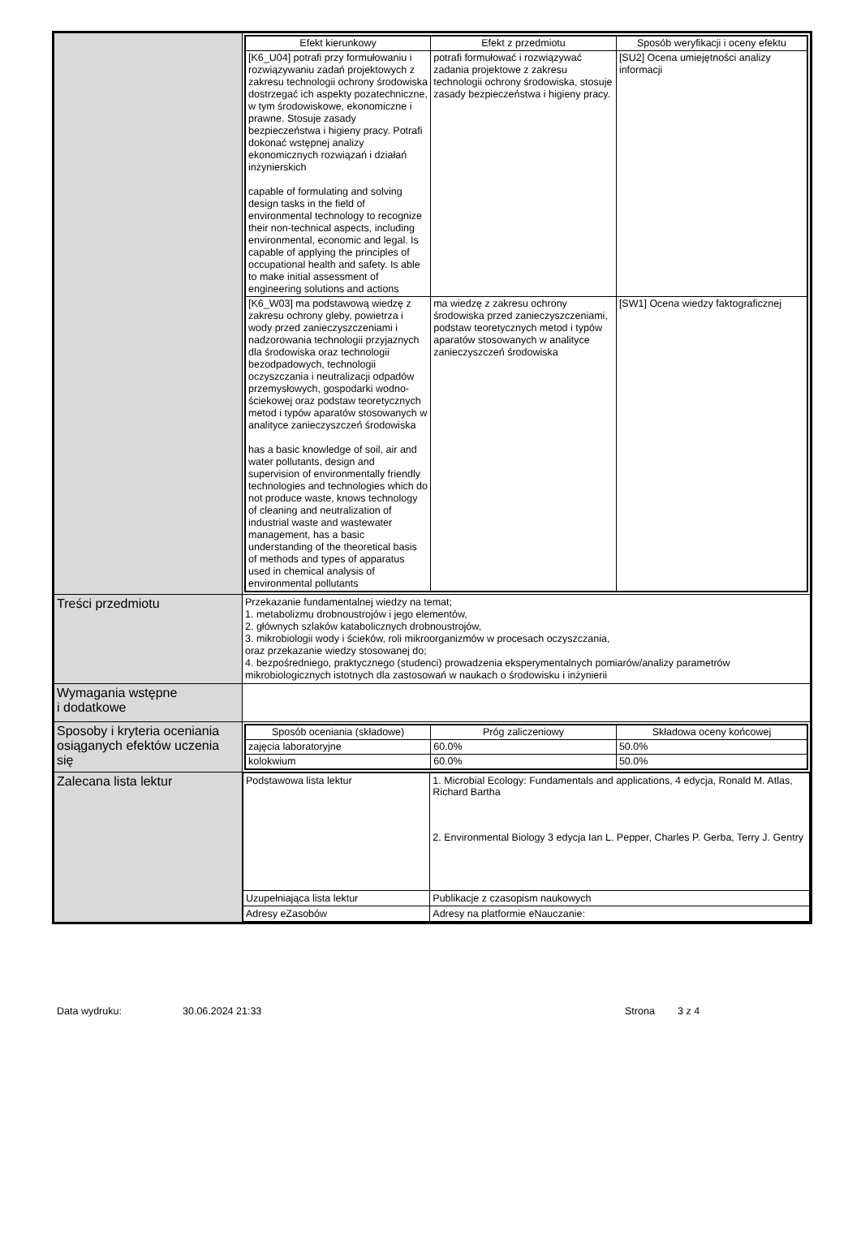| | / Efekt kierunkowy / Efekt z przedmiotu / Sposób weryfikacji i oceny efektu / / --- / --- / --- / / [K6_U04] potrafi przy formułowaniu i rozwiązywaniu zadań projektowych z zakresu technologii ochrony środowiska dostrzegać ich aspekty pozatechniczne, w tym środowiskowe, ekonomiczne i prawne. Stosuje zasady bezpieczeństwa i higieny pracy. Potrafi dokonać wstępnej analizy ekonomicznych rozwiązań i działań inżynierskich capable of formulating and solving design tasks in the field of environmental technology to recognize their non-technical aspects, including environmental, economic and legal. Is capable of applying the principles of occupational health and safety. Is able to make initial assessment of engineering solutions and actions / potrafi formułować i rozwiązywać zadania projektowe z zakresu technologii ochrony środowiska, stosuje zasady bezpieczeństwa i higieny pracy. / [SU2] Ocena umiejętności analizy informacji / / [K6_W03] ma podstawową wiedzę z zakresu ochrony gleby, powietrza i wody przed zanieczyszczeniami i nadzorowania technologii przyjaznych dla środowiska oraz technologii bezodpadowych, technologii oczyszczania i neutralizacji odpadów przemysłowych, gospodarki wodno-ściekowej oraz podstaw teoretycznych metod i typów aparatów stosowanych w analityce zanieczyszczeń środowiska has a basic knowledge of soil, air and water pollutants, design and supervision of environmentally friendly technologies and technologies which do not produce waste, knows technology of cleaning and neutralization of industrial waste and wastewater management, has a basic understanding of the theoretical basis of methods and types of apparatus used in chemical analysis of environmental pollutants / ma wiedzę z zakresu ochrony środowiska przed zanieczyszczeniami, podstaw teoretycznych metod i typów aparatów stosowanych w analityce zanieczyszczeń środowiska / [SW1] Ocena wiedzy faktograficznej / |
| Treści przedmiotu | Przekazanie fundamentalnej wiedzy na temat; 1. metabolizmu drobnoustrojów i jego elementów, 2. głównych szlaków katabolicznych drobnoustrojów, 3. mikrobiologii wody i ścieków, roli mikroorganizmów w procesach oczyszczania, oraz przekazanie wiedzy stosowanej do; 4. bezpośredniego, praktycznego (studenci) prowadzenia eksperymentalnych pomiarów/analizy parametrów mikrobiologicznych istotnych dla zastosowań w naukach o środowisku i inżynierii |
| Wymagania wstępne i dodatkowe | |
| Sposoby i kryteria oceniania osiąganych efektów uczenia się | / Sposób oceniania (składowe) / Próg zaliczeniowy / Składowa oceny końcowej / / --- / --- / --- / / zajęcia laboratoryjne / 60.0% / 50.0% / / kolokwium / 60.0% / 50.0% / |
| Zalecana lista lektur | / Podstawowa lista lektur / 1. Microbial Ecology: Fundamentals and applications, 4 edycja, Ronald M. Atlas, Richard Bartha 2. Environmental Biology 3 edycja Ian L. Pepper, Charles P. Gerba, Terry J. Gentry / / Uzupełniająca lista lektur / Publikacje z czasopism naukowych / / Adresy eZasobów / Adresy na platformie eNauczanie: / |
Data wydruku: 30.06.2024 21:33 Strona 3 z 4